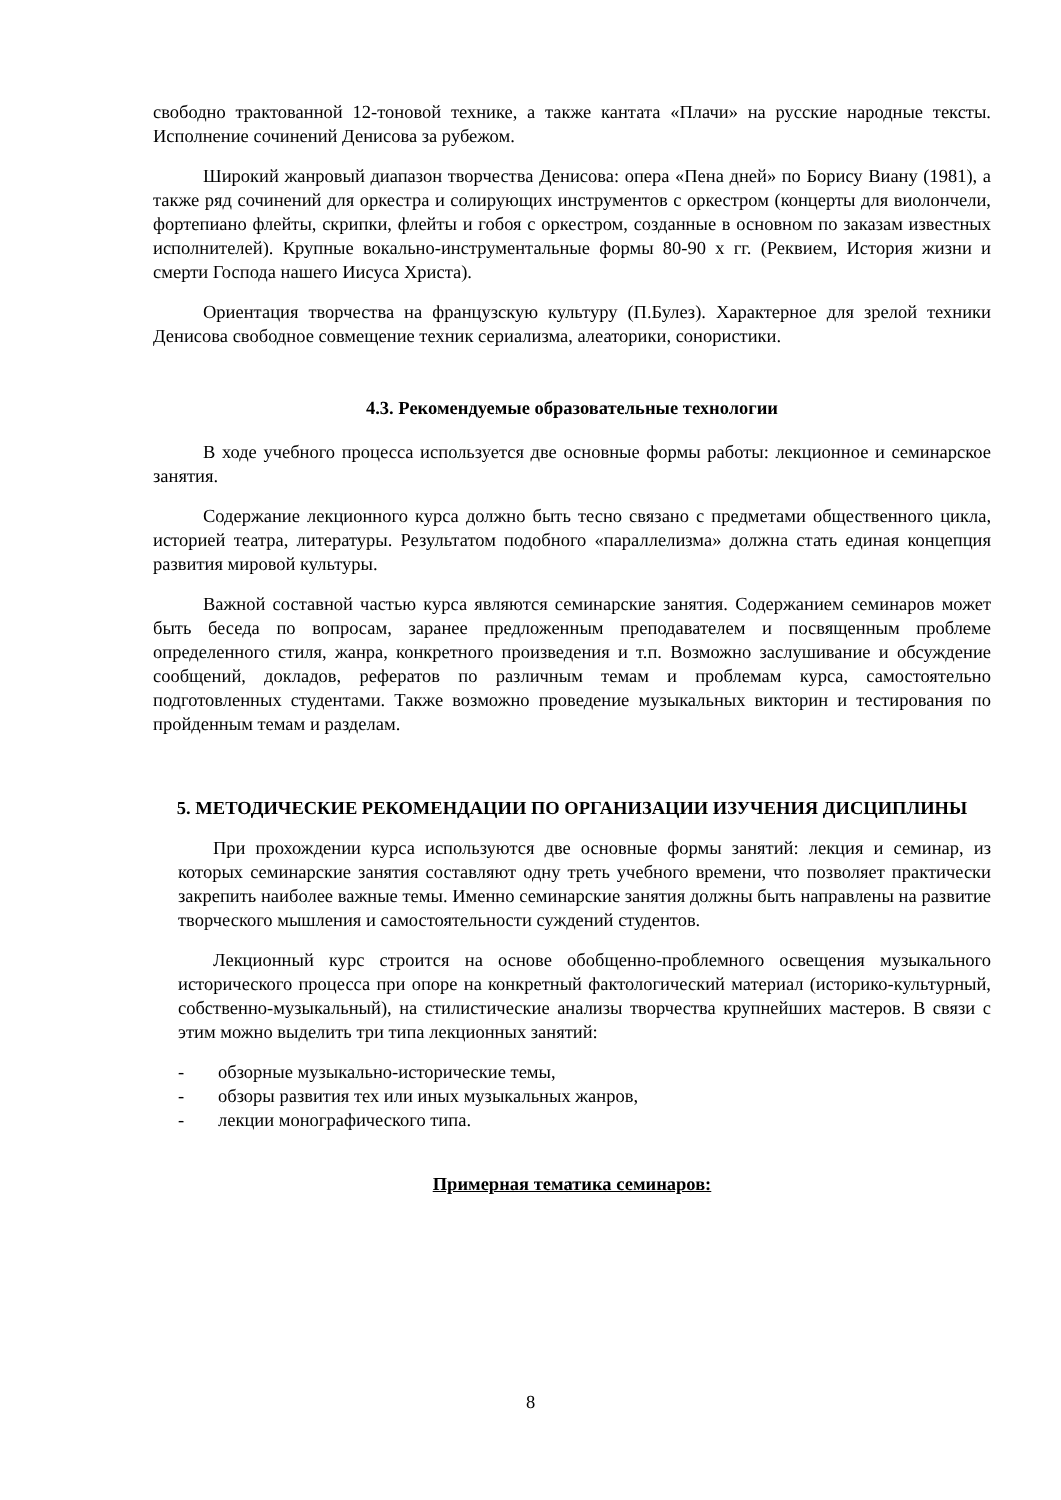свободно трактованной 12-тоновой технике, а также кантата «Плачи» на русские народные тексты. Исполнение сочинений Денисова за рубежом.
Широкий жанровый диапазон творчества Денисова: опера «Пена дней» по Борису Виану (1981), а также ряд сочинений для оркестра и солирующих инструментов с оркестром (концерты для виолончели, фортепиано флейты, скрипки, флейты и гобоя с оркестром, созданные в основном по заказам известных исполнителей). Крупные вокально-инструментальные формы 80-90 х гг. (Реквием, История жизни и смерти Господа нашего Иисуса Христа).
Ориентация творчества на французскую культуру (П.Булез). Характерное для зрелой техники Денисова свободное совмещение техник сериализма, алеаторики, сонористики.
4.3. Рекомендуемые образовательные технологии
В ходе учебного процесса используется две основные формы работы: лекционное и семинарское занятия.
Содержание лекционного курса должно быть тесно связано с предметами общественного цикла, историей театра, литературы. Результатом подобного «параллелизма» должна стать единая концепция развития мировой культуры.
Важной составной частью курса являются семинарские занятия. Содержанием семинаров может быть беседа по вопросам, заранее предложенным преподавателем и посвященным проблеме определенного стиля, жанра, конкретного произведения и т.п. Возможно заслушивание и обсуждение сообщений, докладов, рефератов по различным темам и проблемам курса, самостоятельно подготовленных студентами. Также возможно проведение музыкальных викторин и тестирования по пройденным темам и разделам.
5. МЕТОДИЧЕСКИЕ РЕКОМЕНДАЦИИ ПО ОРГАНИЗАЦИИ ИЗУЧЕНИЯ ДИСЦИПЛИНЫ
При прохождении курса используются две основные формы занятий: лекция и семинар, из которых семинарские занятия составляют одну треть учебного времени, что позволяет практически закрепить наиболее важные темы. Именно семинарские занятия должны быть направлены на развитие творческого мышления и самостоятельности суждений студентов.
Лекционный курс строится на основе обобщенно-проблемного освещения музыкального исторического процесса при опоре на конкретный фактологический материал (историко-культурный, собственно-музыкальный), на стилистические анализы творчества крупнейших мастеров. В связи с этим можно выделить три типа лекционных занятий:
- обзорные музыкально-исторические темы,
- обзоры развития тех или иных музыкальных жанров,
- лекции монографического типа.
Примерная тематика семинаров:
8